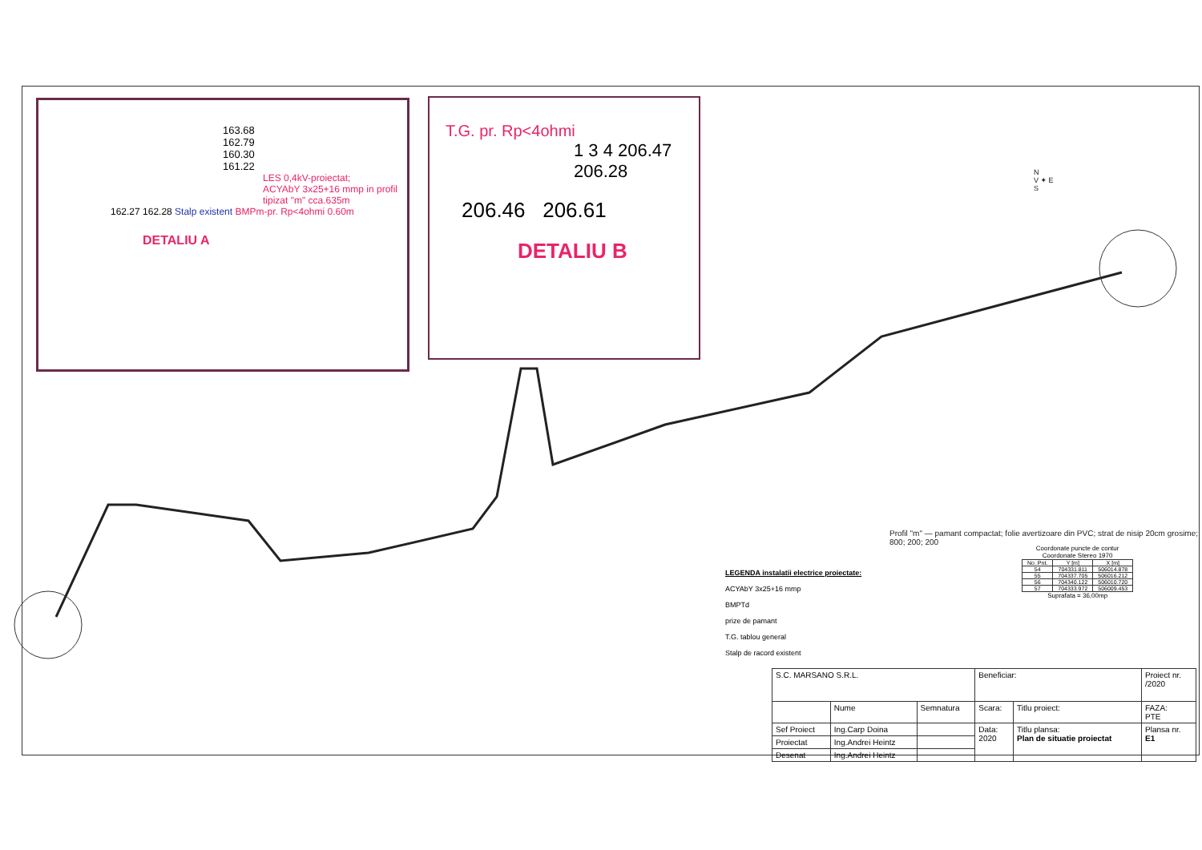163.68
162.79
160.30
161.22
LES 0,4kV-proiectat;
ACYAbY 3x25+16 mmp in profil tipizat "m" cca.635m
162.27 162.28 Stalp existent BMPm-pr. Rp<4ohmi 0.60m
DETALIU A
T.G. pr. Rp<4ohmi
1 3 4 206.47 206.28
206.46 206.61
DETALIU B
N
V ✦ E
S
Profil "m" — pamant compactat; folie avertizoare din PVC; strat de nisip 20cm grosime; 800; 200; 200
LEGENDA instalatii electrice proiectate:
ACYAbY 3x25+16 mmp
BMPTd
prize de pamant
T.G. tablou general
Stalp de racord existent
Coordonate puncte de contur
Coordonate Stereo 1970
| No. Pnt. | Y [m] | X [m] |
| --- | --- | --- |
| 54 | 704331.811 | 506014.878 |
| 55 | 704337.705 | 506016.212 |
| 56 | 704340.122 | 506010.720 |
| 57 | 704333.972 | 506009.453 |
Suprafata = 36,00mp
| S.C. MARSANO S.R.L. | | | Beneficiar: | | Proiect nr. /2020 |
| | Nume | Semnatura | Scara: | Titlu proiect: | FAZA: PTE |
| Sef Proiect | Ing.Carp Doina | | Data: 2020 | Titlu plansa: Plan de situatie proiectat | Plansa nr. E1 |
| Proiectat | Ing.Andrei Heintz | | | | |
| Desenat | Ing.Andrei Heintz | | | | |